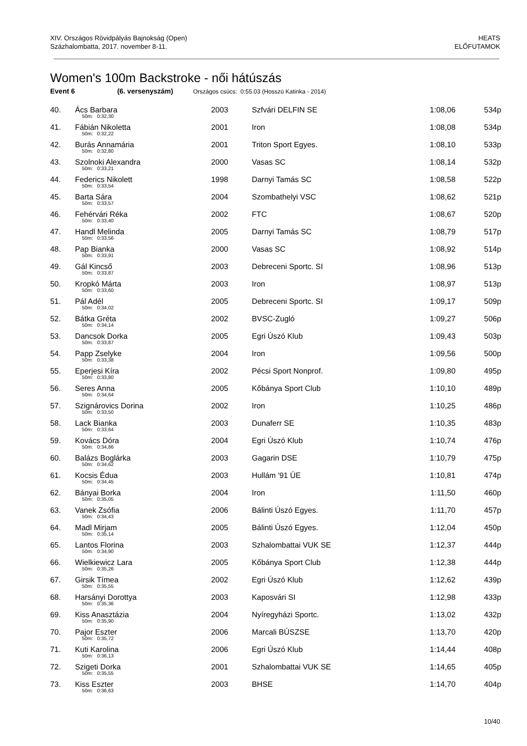XIV. Országos Rövidpályás Bajnokság (Open)
Százhalombatta, 2017. november 8-11.
HEATS
ELŐFUTAMOK
Women's 100m Backstroke - női hátúszás
Event 6 (6. versenyszám) Országos csúcs: 0:55.03 (Hosszú Katinka - 2014)
| 40. | Ács Barbara | 2003 | Szfvári DELFIN SE | 1:08,06 | 534p |
| | 50m: 0:32,30 | | | | |
| 41. | Fábián Nikoletta | 2001 | Iron | 1:08,08 | 534p |
| | 50m: 0:32,22 | | | | |
| 42. | Burás Annamária | 2001 | Triton Sport Egyes. | 1:08,10 | 533p |
| | 50m: 0:32,80 | | | | |
| 43. | Szolnoki Alexandra | 2000 | Vasas SC | 1:08,14 | 532p |
| | 50m: 0:33,21 | | | | |
| 44. | Federics Nikolett | 1998 | Darnyi Tamás SC | 1:08,58 | 522p |
| | 50m: 0:33,54 | | | | |
| 45. | Barta Sára | 2004 | Szombathelyi VSC | 1:08,62 | 521p |
| | 50m: 0:33,57 | | | | |
| 46. | Fehérvári Réka | 2002 | FTC | 1:08,67 | 520p |
| | 50m: 0:33,40 | | | | |
| 47. | Handl Melinda | 2005 | Darnyi Tamás SC | 1:08,79 | 517p |
| | 50m: 0:33,56 | | | | |
| 48. | Pap Bianka | 2000 | Vasas SC | 1:08,92 | 514p |
| | 50m: 0:33,91 | | | | |
| 49. | Gál Kincső | 2003 | Debreceni Sportc. SI | 1:08,96 | 513p |
| | 50m: 0:33,87 | | | | |
| 50. | Kropkó Márta | 2003 | Iron | 1:08,97 | 513p |
| | 50m: 0:33,60 | | | | |
| 51. | Pál Adél | 2005 | Debreceni Sportc. SI | 1:09,17 | 509p |
| | 50m: 0:34,02 | | | | |
| 52. | Bátka Gréta | 2002 | BVSC-Zugló | 1:09,27 | 506p |
| | 50m: 0:34,14 | | | | |
| 53. | Dancsok Dorka | 2005 | Egri Úszó Klub | 1:09,43 | 503p |
| | 50m: 0:33,87 | | | | |
| 54. | Papp Zselyke | 2004 | Iron | 1:09,56 | 500p |
| | 50m: 0:33,38 | | | | |
| 55. | Eperjesi Kíra | 2002 | Pécsi Sport Nonprof. | 1:09,80 | 495p |
| | 50m: 0:33,80 | | | | |
| 56. | Seres Anna | 2005 | Kőbánya Sport Club | 1:10,10 | 489p |
| | 50m: 0:34,64 | | | | |
| 57. | Szignárovics Dorina | 2002 | Iron | 1:10,25 | 486p |
| | 50m: 0:33,50 | | | | |
| 58. | Lack Bianka | 2003 | Dunaferr SE | 1:10,35 | 483p |
| | 50m: 0:33,64 | | | | |
| 59. | Kovács Dóra | 2004 | Egri Úszó Klub | 1:10,74 | 476p |
| | 50m: 0:34,86 | | | | |
| 60. | Balázs Boglárka | 2003 | Gagarin DSE | 1:10,79 | 475p |
| | 50m: 0:34,62 | | | | |
| 61. | Kocsis Édua | 2003 | Hullám '91 ÚE | 1:10,81 | 474p |
| | 50m: 0:34,45 | | | | |
| 62. | Bányai Borka | 2004 | Iron | 1:11,50 | 460p |
| | 50m: 0:35,05 | | | | |
| 63. | Vanek Zsófia | 2006 | Bálinti Úszó Egyes. | 1:11,70 | 457p |
| | 50m: 0:34,43 | | | | |
| 64. | Madl Mirjam | 2005 | Bálinti Úszó Egyes. | 1:12,04 | 450p |
| | 50m: 0:35,14 | | | | |
| 65. | Lantos Florina | 2003 | Szhalombattai VUK SE | 1:12,37 | 444p |
| | 50m: 0:34,90 | | | | |
| 66. | Wielkiewicz Lara | 2005 | Kőbánya Sport Club | 1:12,38 | 444p |
| | 50m: 0:35,26 | | | | |
| 67. | Girsik Tímea | 2002 | Egri Úszó Klub | 1:12,62 | 439p |
| | 50m: 0:35,55 | | | | |
| 68. | Harsányi Dorottya | 2003 | Kaposvári SI | 1:12,98 | 433p |
| | 50m: 0:35,36 | | | | |
| 69. | Kiss Anasztázia | 2004 | Nyíregyházi Sportc. | 1:13,02 | 432p |
| | 50m: 0:35,90 | | | | |
| 70. | Pajor Eszter | 2006 | Marcali BÚSZSE | 1:13,70 | 420p |
| | 50m: 0:35,72 | | | | |
| 71. | Kuti Karolina | 2006 | Egri Úszó Klub | 1:14,44 | 408p |
| | 50m: 0:36,13 | | | | |
| 72. | Szigeti Dorka | 2001 | Szhalombattai VUK SE | 1:14,65 | 405p |
| | 50m: 0:35,55 | | | | |
| 73. | Kiss Eszter | 2003 | BHSE | 1:14,70 | 404p |
| | 50m: 0:36,63 | | | | |
10/40